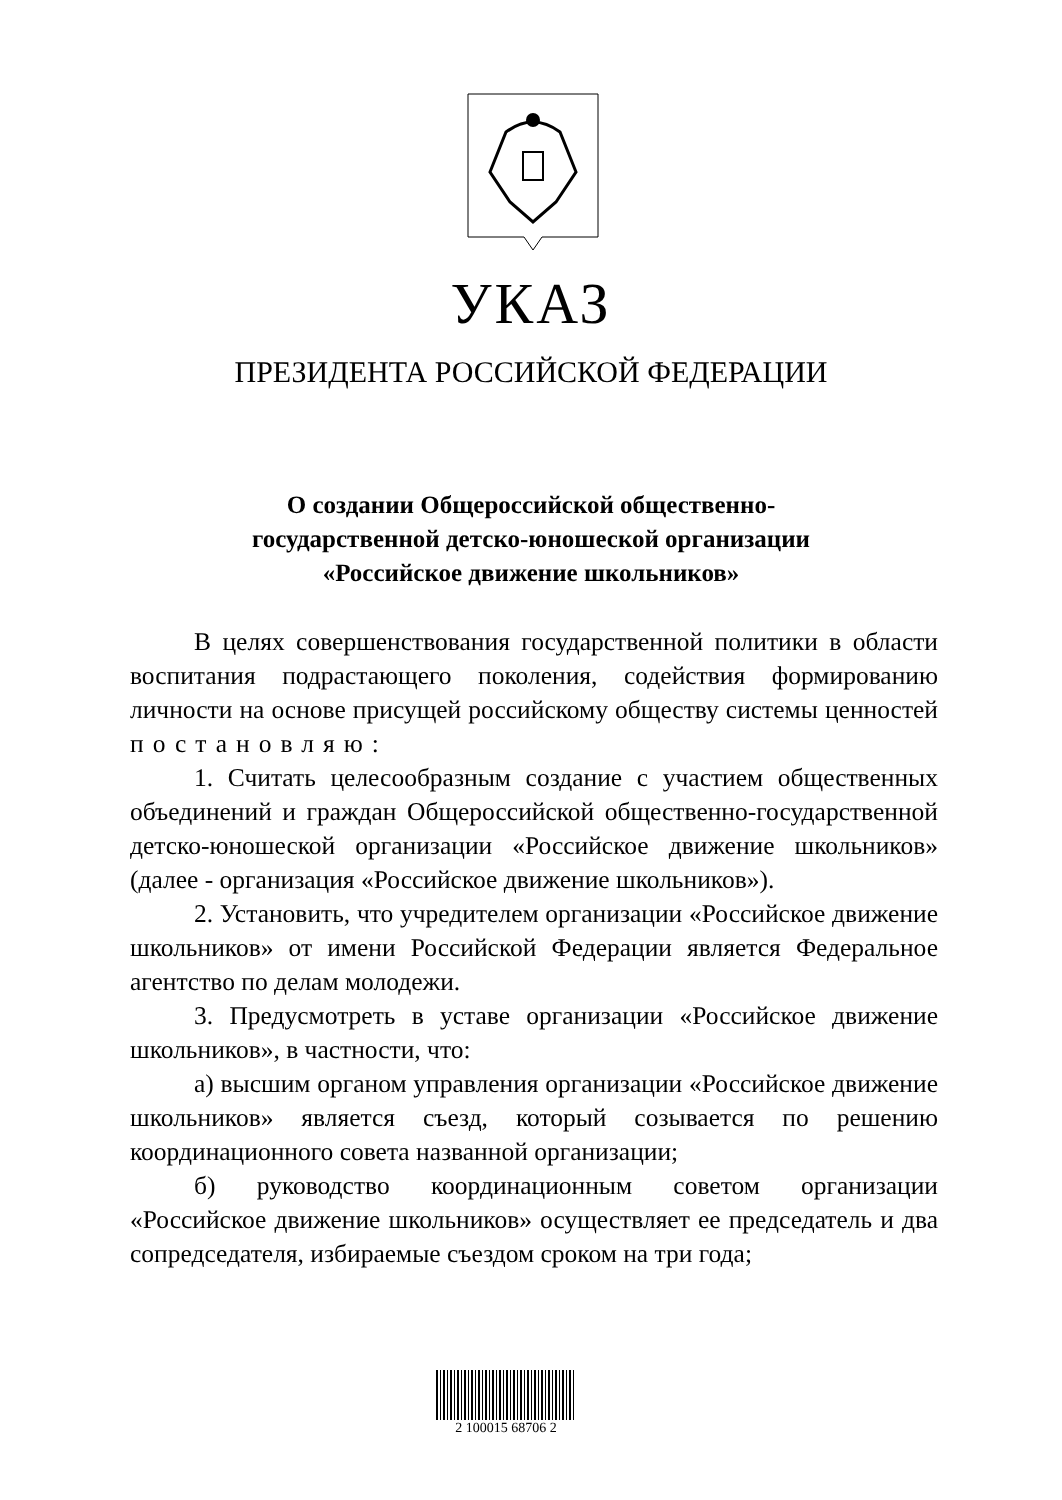УКАЗ
ПРЕЗИДЕНТА РОССИЙСКОЙ ФЕДЕРАЦИИ
О создании Общероссийской общественно-
государственной детско-юношеской организации
«Российское движение школьников»
В целях совершенствования государственной политики в области воспитания подрастающего поколения, содействия формированию личности на основе присущей российскому обществу системы ценностей постановляю:
1. Считать целесообразным создание с участием общественных объединений и граждан Общероссийской общественно-государственной детско-юношеской организации «Российское движение школьников» (далее - организация «Российское движение школьников»).
2. Установить, что учредителем организации «Российское движение школьников» от имени Российской Федерации является Федеральное агентство по делам молодежи.
3. Предусмотреть в уставе организации «Российское движение школьников», в частности, что:
а) высшим органом управления организации «Российское движение школьников» является съезд, который созывается по решению координационного совета названной организации;
б) руководство координационным советом организации «Российское движение школьников» осуществляет ее председатель и два сопредседателя, избираемые съездом сроком на три года;
2 100015 68706 2